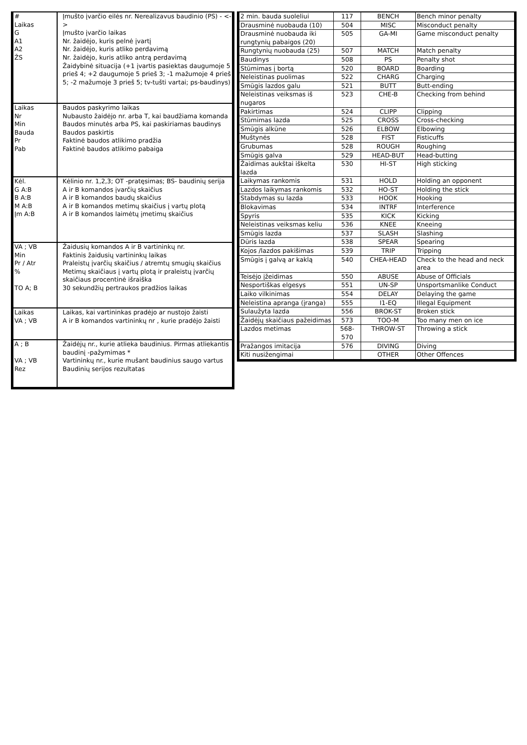| # Laikas G A1 A2 ŽS | Įmušto įvarčio eilės nr. Nerealizavus baudinio (PS) - <-> Įmušto įvarčio laikas Nr. žaidėjo, kuris pelnė įvartį Nr. žaidėjo, kuris atliko perdavimą Nr. žaidėjo, kuris atliko antrą perdavimą Žaidybinė situacija (+1 įvartis pasiektas daugumoje 5 prieš 4; +2 daugumoje 5 prieš 3; -1 mažumoje 4 prieš 5; -2 mažumoje 3 prieš 5; tv-tušti vartai; ps-baudinys) |
| Laikas Nr Min Bauda Pr Pab | Baudos paskyrimo laikas Nubausto žaidėjo nr. arba T, kai baudžiama komanda Baudos minutės arba PS, kai paskiriamas baudinys Baudos paskirtis Faktinė baudos atlikimo pradžia Faktinė baudos atlikimo pabaiga |
| Kėl. G A:B B A:B M A:B Įm A:B | Kėlinio nr. 1,2,3; OT -pratęsimas; BS- baudinių serija A ir B komandos įvarčių skaičius A ir B komandos baudų skaičius A ir B komandos metimų skaičius į vartų plotą A ir B komandos laimėtų įmetimų skaičius |
| VA ; VB Min Pr / Atr % TO A; B | Žaidusių komandos A ir B vartininkų nr. Faktinis žaidusių vartininkų laikas Praleistų įvarčių skaičius / atremtų smugių skaičius Metimų skaičiaus į vartų plotą ir praleistų įvarčių skaičiaus procentinė išraiška 30 sekundžių pertraukos pradžios laikas |
| Laikas VA ; VB | Laikas, kai vartininkas pradėjo ar nustojo žaisti A ir B komandos vartininkų nr , kurie pradėjo žaisti |
| A ; B VA ; VB Rez | Žaidėjų nr., kurie atlieka baudinius. Pirmas atliekantis baudinį -pažymimas * Vartininkų nr., kurie mušant baudinius saugo vartus Baudinių serijos rezultatas |
| 2 min. bauda suoleliui | 117 | BENCH | Bench minor penalty |
| Drausminė nuobauda (10) | 504 | MISC | Misconduct penalty |
| Drausminė nuobauda iki rungtynių pabaigos (20) | 505 | GA-MI | Game misconduct penalty |
| Rungtynių nuobauda (25) | 507 | MATCH | Match penalty |
| Baudinys | 508 | PS | Penalty shot |
| Stūmimas į bortą | 520 | BOARD | Boarding |
| Neleistinas puolimas | 522 | CHARG | Charging |
| Smūgis lazdos galu | 521 | BUTT | Butt-ending |
| Neleistinas veiksmas iš nugaros | 523 | CHE-B | Checking from behind |
| Pakirtimas | 524 | CLIPP | Clipping |
| Stūmimas lazda | 525 | CROSS | Cross-checking |
| Smūgis alkūne | 526 | ELBOW | Elbowing |
| Muštynės | 528 | FIST | Fisticuffs |
| Grubumas | 528 | ROUGH | Roughing |
| Smūgis galva | 529 | HEAD-BUT | Head-butting |
| Žaidimas aukštai iškelta lazda | 530 | HI-ST | High sticking |
| Laikymas rankomis | 531 | HOLD | Holding an opponent |
| Lazdos laikymas rankomis | 532 | HO-ST | Holding the stick |
| Stabdymas su lazda | 533 | HOOK | Hooking |
| Blokavimas | 534 | INTRF | Interference |
| Spyris | 535 | KICK | Kicking |
| Neleistinas veiksmas keliu | 536 | KNEE | Kneeing |
| Smūgis lazda | 537 | SLASH | Slashing |
| Dūris lazda | 538 | SPEAR | Spearing |
| Kojos /lazdos pakišimas | 539 | TRIP | Tripping |
| Smūgis į galvą ar kaklą | 540 | CHEA-HEAD | Check to the head and neck area |
| Teisėjo įžeidimas | 550 | ABUSE | Abuse of Officials |
| Nesportiškas elgesys | 551 | UN-SP | Unsportsmanlike Conduct |
| Laiko vilkinimas | 554 | DELAY | Delaying the game |
| Neleistina apranga (įranga) | 555 | I1-EQ | Illegal Equipment |
| Sulaužyta lazda | 556 | BROK-ST | Broken stick |
| Žaidėjų skaičiaus pažeidimas | 573 | TOO-M | Too many men on ice |
| Lazdos metimas | 568-570 | THROW-ST | Throwing a stick |
| Pražangos imitacija | 576 | DIVING | Diving |
| Kiti nusižengimai | | OTHER | Other Offences |